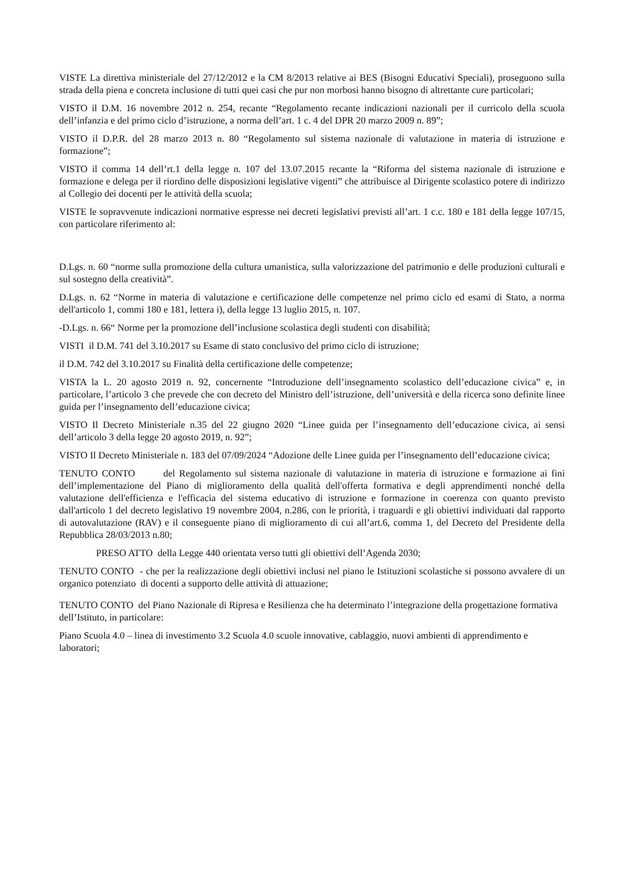VISTE La direttiva ministeriale del 27/12/2012 e la CM 8/2013 relative ai BES (Bisogni Educativi Speciali), proseguono sulla strada della piena e concreta inclusione di tutti quei casi che pur non morbosi hanno bisogno di altrettante cure particolari;
VISTO il D.M. 16 novembre 2012 n. 254, recante “Regolamento recante indicazioni nazionali per il curricolo della scuola dell’infanzia e del primo ciclo d’istruzione, a norma dell’art. 1 c. 4 del DPR 20 marzo 2009 n. 89”;
VISTO il D.P.R. del 28 marzo 2013 n. 80 “Regolamento sul sistema nazionale di valutazione in materia di istruzione e formazione”;
VISTO il comma 14 dell’rt.1 della legge n. 107 del 13.07.2015 recante la “Riforma del sistema nazionale di istruzione e formazione e delega per il riordino delle disposizioni legislative vigenti” che attribuisce al Dirigente scolastico potere di indirizzo al Collegio dei docenti per le attività della scuola;
VISTE le sopravvenute indicazioni normative espresse nei decreti legislativi previsti all’art. 1 c.c. 180 e 181 della legge 107/15, con particolare riferimento al:
D.Lgs. n. 60 “norme sulla promozione della cultura umanistica, sulla valorizzazione del patrimonio e delle produzioni culturali e sul sostegno della creatività”.
D.Lgs. n. 62 “Norme in materia di valutazione e certificazione delle competenze nel primo ciclo ed esami di Stato, a norma dell'articolo 1, commi 180 e 181, lettera i), della legge 13 luglio 2015, n. 107.
-D.Lgs. n. 66“ Norme per la promozione dell’inclusione scolastica degli studenti con disabilità;
VISTI il D.M. 741 del 3.10.2017 su Esame di stato conclusivo del primo ciclo di istruzione;
il D.M. 742 del 3.10.2017 su Finalità della certificazione delle competenze;
VISTA la L. 20 agosto 2019 n. 92, concernente “Introduzione dell’insegnamento scolastico dell’educazione civica” e, in particolare, l’articolo 3 che prevede che con decreto del Ministro dell’istruzione, dell’università e della ricerca sono definite linee guida per l’insegnamento dell’educazione civica;
VISTO Il Decreto Ministeriale n.35 del 22 giugno 2020 “Linee guida per l’insegnamento dell’educazione civica, ai sensi dell’articolo 3 della legge 20 agosto 2019, n. 92”;
VISTO Il Decreto Ministeriale n. 183 del 07/09/2024 “Adozione delle Linee guida per l’insegnamento dell’educazione civica;
TENUTO CONTO del Regolamento sul sistema nazionale di valutazione in materia di istruzione e formazione ai fini dell’implementazione del Piano di miglioramento della qualità dell'offerta formativa e degli apprendimenti nonché della valutazione dell'efficienza e l'efficacia del sistema educativo di istruzione e formazione in coerenza con quanto previsto dall'articolo 1 del decreto legislativo 19 novembre 2004, n.286, con le priorità, i traguardi e gli obiettivi individuati dal rapporto di autovalutazione (RAV) e il conseguente piano di miglioramento di cui all’art.6, comma 1, del Decreto del Presidente della Repubblica 28/03/2013 n.80;
PRESO ATTO della Legge 440 orientata verso tutti gli obiettivi dell’Agenda 2030;
TENUTO CONTO - che per la realizzazione degli obiettivi inclusi nel piano le Istituzioni scolastiche si possono avvalere di un organico potenziato di docenti a supporto delle attività di attuazione;
TENUTO CONTO del Piano Nazionale di Ripresa e Resilienza che ha determinato l’integrazione della progettazione formativa dell’Istituto, in particolare:
Piano Scuola 4.0 – linea di investimento 3.2 Scuola 4.0 scuole innovative, cablaggio, nuovi ambienti di apprendimento e laboratori;